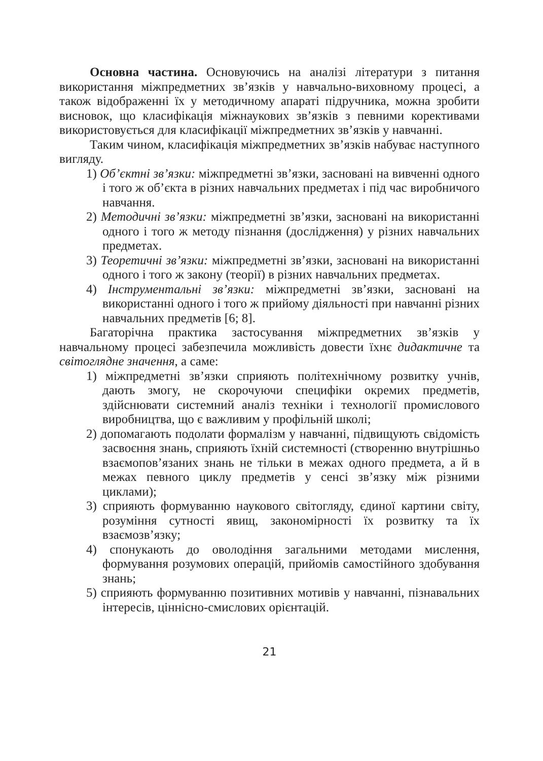Основна частина. Основуючись на аналізі літератури з питання використання міжпредметних зв’язків у навчально-виховному процесі, а також відображенні їх у методичному апараті підручника, можна зробити висновок, що класифікація міжнаукових зв’язків з певними коректи­вами використовується для класифікації міжпредметних зв’язків у навчанні.
Таким чином, класифікація міжпредметних зв’язків набуває наступного вигляду.
1) Об’єктні зв’язки: міжпредметні зв’язки, засновані на вивченні одного і того ж об’єкта в різних навчальних предметах і під час виробничого навчання.
2) Методичні зв’язки: міжпредметні зв’язки, засновані на використанні одного і того ж методу пізнання (дослідження) у різних навчальних предметах.
3) Теоретичні зв’язки: міжпредметні зв’язки, засновані на використанні одного і того ж закону (теорії) в різних навчальних предметах.
4) Інструментальні зв’язки: міжпредметні зв’язки, засновані на використанні одного і того ж прийому діяльності при навчанні різних навчальних предметів [6; 8].
Багаторічна практика застосування міжпредметних зв’язків у навчальному процесі забезпечила можливість довести їхнє дидактичне та світоглядне значення, а саме:
1) міжпредметні зв’язки сприяють політехнічному розвитку учнів, дають змогу, не скорочуючи специфіки окремих предметів, здійснювати системний аналіз техніки і технології промислового виробництва, що є важливим у профільній школі;
2) допомагають подолати формалізм у навчанні, підвищують свідомість засвоєння знань, сприяють їхній системності (створенню внутрішньо взаємопов’язаних знань не тільки в межах одного предмета, а й в межах певного циклу предметів у сенсі зв’язку між різними циклами);
3) сприяють формуванню наукового світогляду, єдиної картини світу, розуміння сутності явищ, закономірності їх розвитку та їх взаємозв’язку;
4) спонукають до оволодіння загальними методами мислення, формування розумових операцій, прийомів самостійного здобування знань;
5) сприяють формуванню позитивних мотивів у навчанні, пізнавальних інтересів, ціннісно-смислових орієнтацій.
21